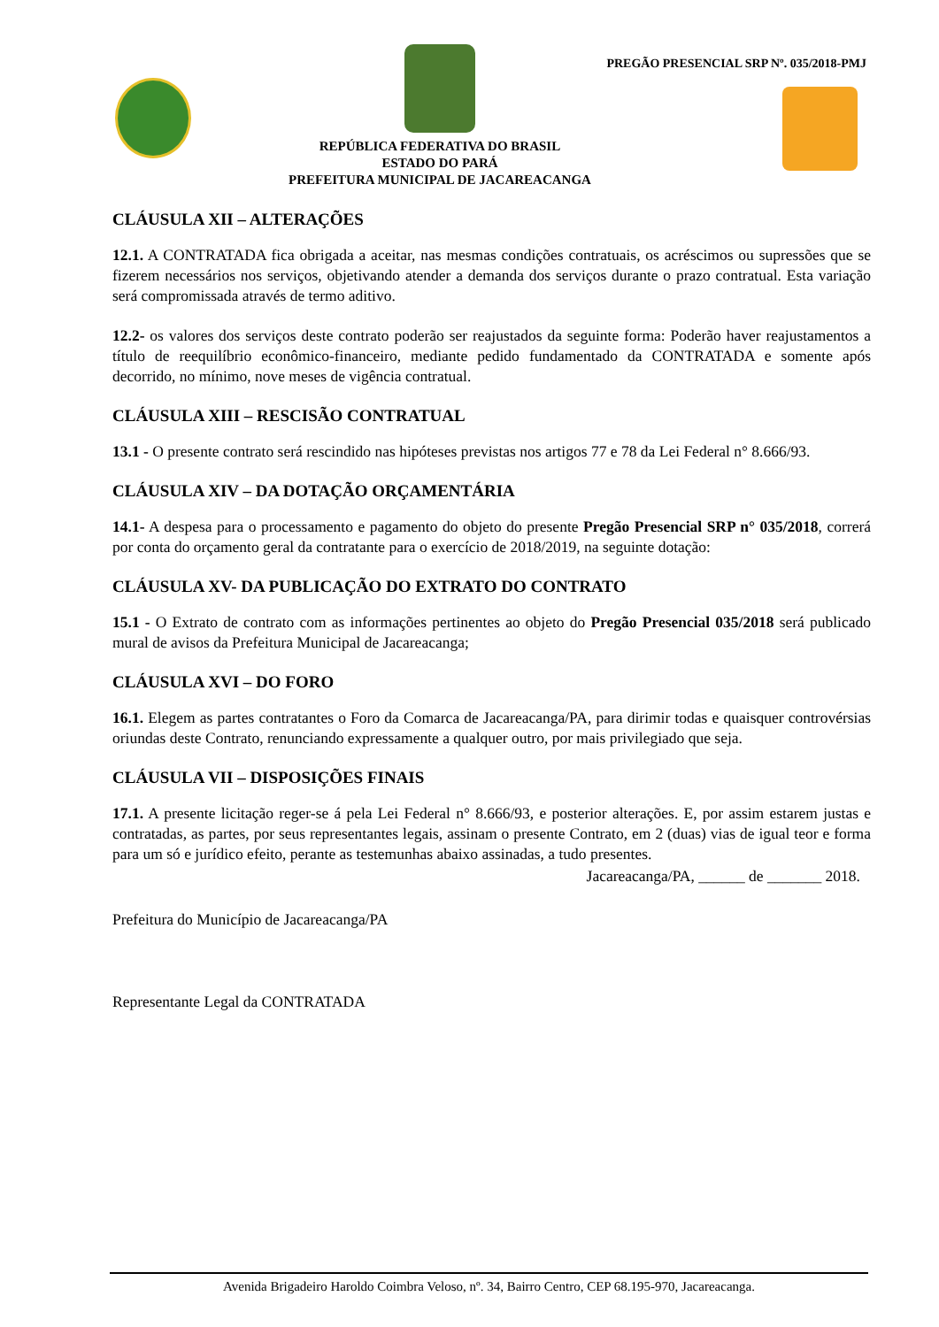PREGÃO PRESENCIAL SRP Nº. 035/2018-PMJ
REPÚBLICA FEDERATIVA DO BRASIL
ESTADO DO PARÁ
PREFEITURA MUNICIPAL DE JACAREACANGA
CLÁUSULA XII – ALTERAÇÕES
12.1. A CONTRATADA fica obrigada a aceitar, nas mesmas condições contratuais, os acréscimos ou supressões que se fizerem necessários nos serviços, objetivando atender a demanda dos serviços durante o prazo contratual. Esta variação será compromissada através de termo aditivo.
12.2- os valores dos serviços deste contrato poderão ser reajustados da seguinte forma: Poderão haver reajustamentos a título de reequilíbrio econômico-financeiro, mediante pedido fundamentado da CONTRATADA e somente após decorrido, no mínimo, nove meses de vigência contratual.
CLÁUSULA XIII – RESCISÃO CONTRATUAL
13.1 - O presente contrato será rescindido nas hipóteses previstas nos artigos 77 e 78 da Lei Federal n° 8.666/93.
CLÁUSULA XIV – DA DOTAÇÃO ORÇAMENTÁRIA
14.1- A despesa para o processamento e pagamento do objeto do presente Pregão Presencial SRP n° 035/2018, correrá por conta do orçamento geral da contratante para o exercício de 2018/2019, na seguinte dotação:
CLÁUSULA XV- DA PUBLICAÇÃO DO EXTRATO DO CONTRATO
15.1 - O Extrato de contrato com as informações pertinentes ao objeto do Pregão Presencial 035/2018 será publicado mural de avisos da Prefeitura Municipal de Jacareacanga;
CLÁUSULA XVI – DO FORO
16.1. Elegem as partes contratantes o Foro da Comarca de Jacareacanga/PA, para dirimir todas e quaisquer controvérsias oriundas deste Contrato, renunciando expressamente a qualquer outro, por mais privilegiado que seja.
CLÁUSULA VII – DISPOSIÇÕES FINAIS
17.1. A presente licitação reger-se á pela Lei Federal n° 8.666/93, e posterior alterações. E, por assim estarem justas e contratadas, as partes, por seus representantes legais, assinam o presente Contrato, em 2 (duas) vias de igual teor e forma para um só e jurídico efeito, perante as testemunhas abaixo assinadas, a tudo presentes.
Jacareacanga/PA, ______ de _______ 2018.
Prefeitura do Município de Jacareacanga/PA
Representante Legal da CONTRATADA
Avenida Brigadeiro Haroldo Coimbra Veloso, nº. 34, Bairro Centro, CEP 68.195-970, Jacareacanga.